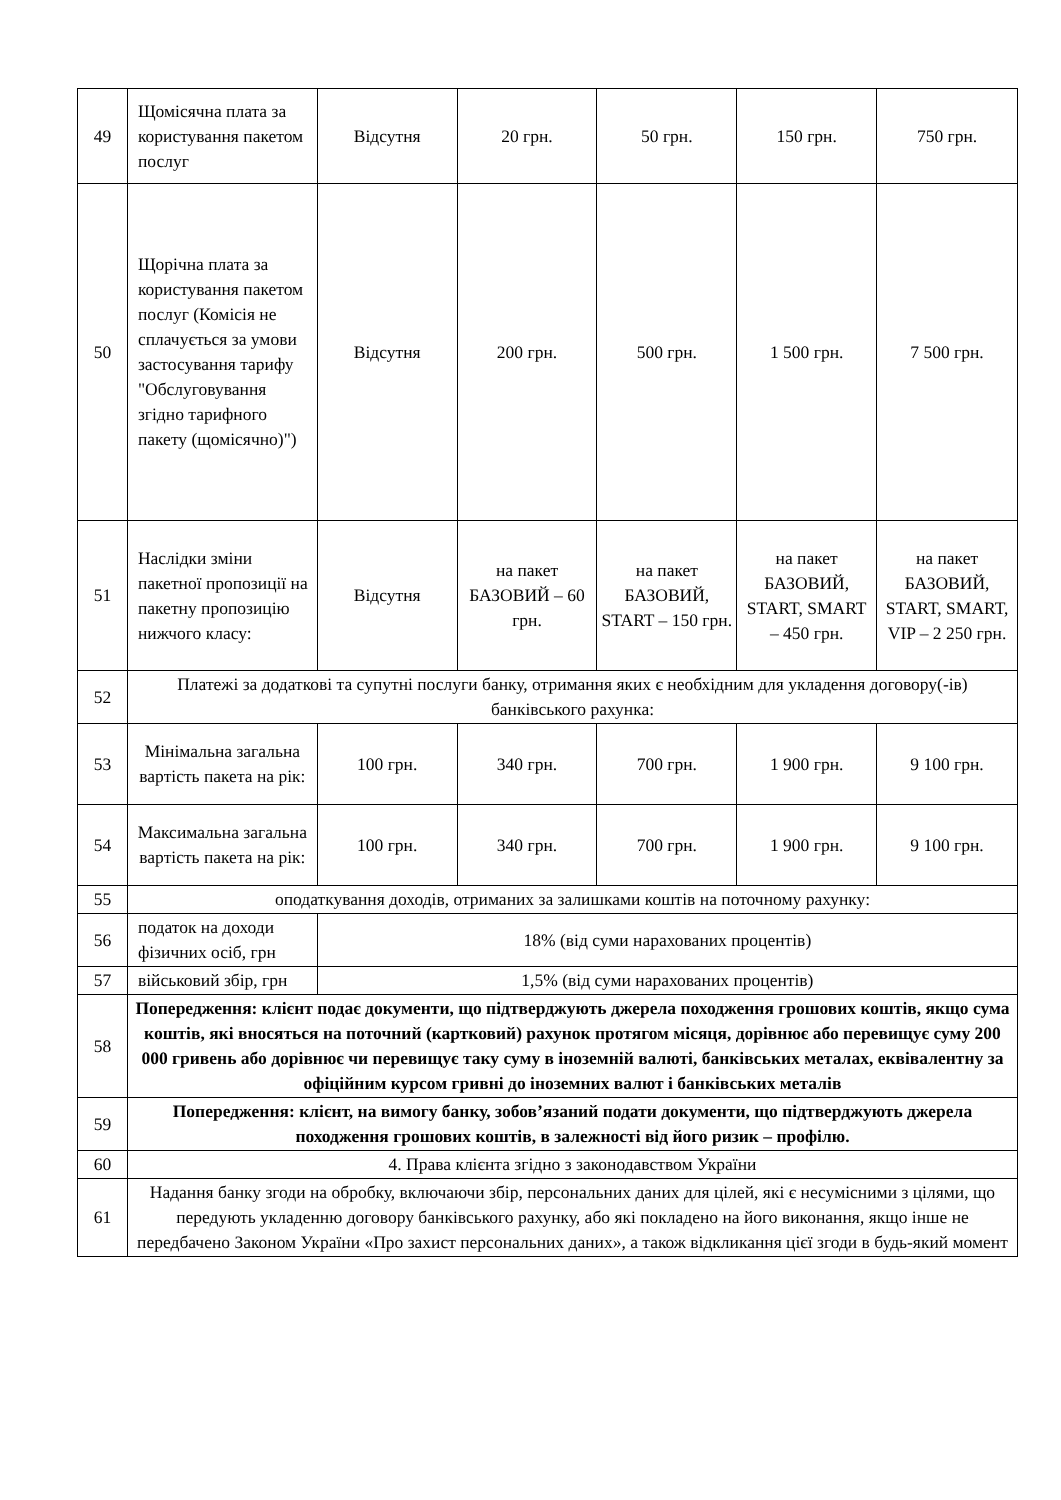| 49 | Щомісячна плата за користування пакетом послуг | Відсутня | 20 грн. | 50 грн. | 150 грн. | 750 грн. |
| 50 | Щорічна плата за користування пакетом послуг (Комісія не сплачується за умови застосування тарифу "Обслуговування згідно тарифного пакету (щомісячно)") | Відсутня | 200 грн. | 500 грн. | 1 500 грн. | 7 500 грн. |
| 51 | Наслідки зміни пакетної пропозиції на пакетну пропозицію нижчого класу: | Відсутня | на пакет БАЗОВИЙ – 60 грн. | на пакет БАЗОВИЙ, START – 150 грн. | на пакет БАЗОВИЙ, START, SMART – 450 грн. | на пакет БАЗОВИЙ, START, SMART, VIP – 2 250 грн. |
| 52 | Платежі за додаткові та супутні послуги банку, отримання яких є необхідним для укладення договору(-ів) банківського рахунка: | | | | | |
| 53 | Мінімальна загальна вартість пакета на рік: | 100 грн. | 340 грн. | 700 грн. | 1 900 грн. | 9 100 грн. |
| 54 | Максимальна загальна вартість пакета на рік: | 100 грн. | 340 грн. | 700 грн. | 1 900 грн. | 9 100 грн. |
| 55 | оподаткування доходів, отриманих за залишками коштів на поточному рахунку: | | | | | |
| 56 | податок на доходи фізичних осіб, грн | 18% (від суми нарахованих процентів) | | | | |
| 57 | військовий збір, грн | 1,5% (від суми нарахованих процентів) | | | | |
| 58 | Попередження: клієнт подає документи, що підтверджують джерела походження грошових коштів, якщо сума коштів, які вносяться на поточний (картковий) рахунок протягом місяця, дорівнює або перевищує суму 200 000 гривень або дорівнює чи перевищує таку суму в іноземній валюті, банківських металах, еквівалентну за офіційним курсом гривні до іноземних валют і банківських металів | | | | | |
| 59 | Попередження: клієнт, на вимогу банку, зобов’язаний подати документи, що підтверджують джерела походження грошових коштів, в залежності від його ризик – профілю. | | | | | |
| 60 | 4. Права клієнта згідно з законодавством України | | | | | |
| 61 | Надання банку згоди на обробку, включаючи збір, персональних даних для цілей, які є несумісними з цілями, що передують укладенню договору банківського рахунку, або які покладено на його виконання, якщо інше не передбачено Законом України «Про захист персональних даних», а також відкликання цієї згоди в будь-який момент | | | | | |